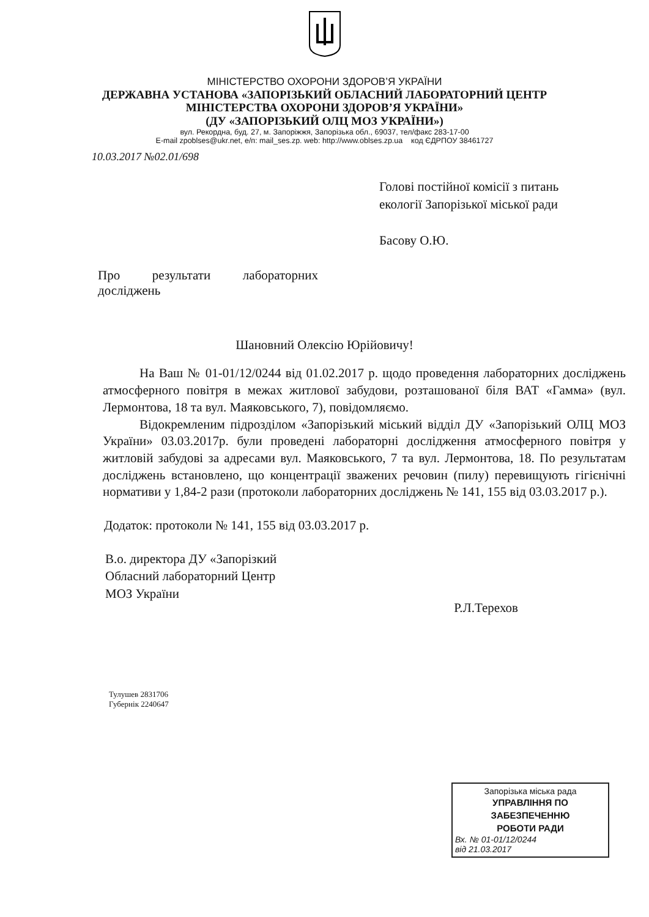МІНІСТЕРСТВО ОХОРОНИ ЗДОРОВ’Я УКРАЇНИ
ДЕРЖАВНА УСТАНОВА «ЗАПОРІЗЬКИЙ ОБЛАСНИЙ ЛАБОРАТОРНИЙ ЦЕНТР
МІНІСТЕРСТВА ОХОРОНИ ЗДОРОВ’Я УКРАЇНИ»
(ДУ «ЗАПОРІЗЬКИЙ ОЛЦ МОЗ УКРАЇНИ»)
вул. Рекордна, буд. 27, м. Запоріжжя, Запорізька обл., 69037, тел/факс 283-17-00
E-mail zpoblses@ukr.net, e/п: mail_ses.zp. web: http://www.oblses.zp.ua код ЄДРПОУ 38461727
10.03.2017 №02.01/698
Голові постійної комісії з питань
екології Запорізької міської ради
Басову О.Ю.
Про результати лабораторних досліджень
Шановний Олексію Юрійовичу!
На Ваш № 01-01/12/0244 від 01.02.2017 р. щодо проведення лабораторних досліджень атмосферного повітря в межах житлової забудови, розташованої біля ВАТ «Гамма» (вул. Лермонтова, 18 та вул. Маяковського, 7), повідомляємо.
Відокремленим підрозділом «Запорізький міський відділ ДУ «Запорізький ОЛЦ МОЗ України» 03.03.2017р. були проведені лабораторні дослідження атмосферного повітря у житловій забудові за адресами вул. Маяковського, 7 та вул. Лермонтова, 18. По результатам досліджень встановлено, що концентрації зважених речовин (пилу) перевищують гігієнічні нормативи у 1,84-2 рази (протоколи лабораторних досліджень № 141, 155 від 03.03.2017 р.).
Додаток: протоколи № 141, 155 від 03.03.2017 р.
В.о. директора ДУ «Запорізкий
Обласний лабораторний Центр
МОЗ України
Р.Л.Терехов
Тулушев 2831706
Губернік 2240647
Запорізька міська рада
УПРАВЛІННЯ ПО
ЗАБЕЗПЕЧЕННЮ
РОБОТИ РАДИ
Вх. № 01-01/12/0244
від 21.03.2017